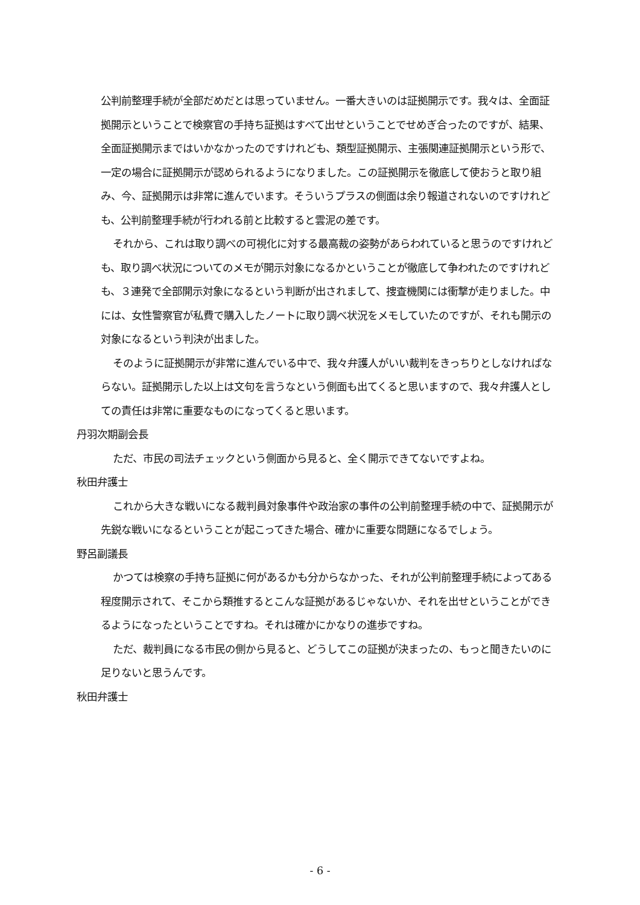公判前整理手続が全部だめだとは思っていません。一番大きいのは証拠開示です。我々は、全面証拠開示ということで検察官の手持ち証拠はすべて出せということでせめぎ合ったのですが、結果、全面証拠開示まではいかなかったのですけれども、類型証拠開示、主張関連証拠開示という形で、一定の場合に証拠開示が認められるようになりました。この証拠開示を徹底して使おうと取り組み、今、証拠開示は非常に進んでいます。そういうプラスの側面は余り報道されないのですけれども、公判前整理手続が行われる前と比較すると雲泥の差です。
それから、これは取り調べの可視化に対する最高裁の姿勢があらわれていると思うのですけれども、取り調べ状況についてのメモが開示対象になるかということが徹底して争われたのですけれども、３連発で全部開示対象になるという判断が出されまして、捜査機関には衝撃が走りました。中には、女性警察官が私費で購入したノートに取り調べ状況をメモしていたのですが、それも開示の対象になるという判決が出ました。
そのように証拠開示が非常に進んでいる中で、我々弁護人がいい裁判をきっちりとしなければならない。証拠開示した以上は文句を言うなという側面も出てくると思いますので、我々弁護人としての責任は非常に重要なものになってくると思います。
丹羽次期副会長
ただ、市民の司法チェックという側面から見ると、全く開示できてないですよね。
秋田弁護士
これから大きな戦いになる裁判員対象事件や政治家の事件の公判前整理手続の中で、証拠開示が先鋭な戦いになるということが起こってきた場合、確かに重要な問題になるでしょう。
野呂副議長
かつては検察の手持ち証拠に何があるかも分からなかった、それが公判前整理手続によってある程度開示されて、そこから類推するとこんな証拠があるじゃないか、それを出せということができるようになったということですね。それは確かにかなりの進歩ですね。
ただ、裁判員になる市民の側から見ると、どうしてこの証拠が決まったの、もっと聞きたいのに足りないと思うんです。
秋田弁護士
- 6 -